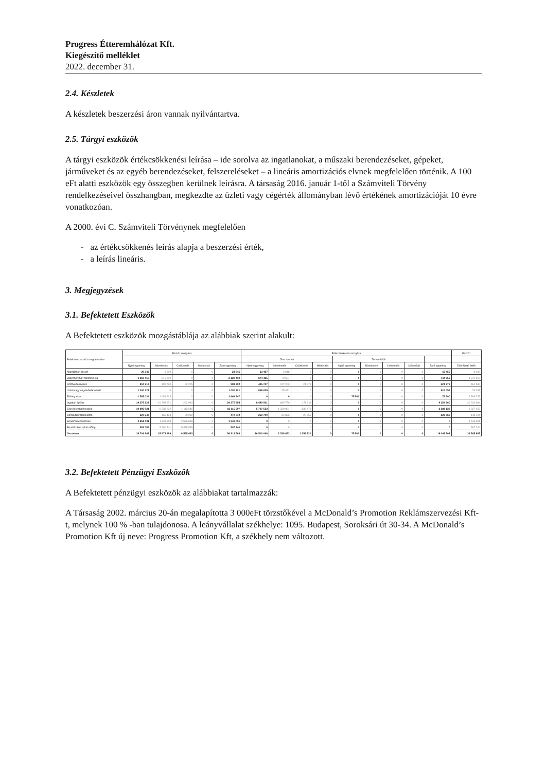Progress Étteremhálózat Kft.
Kiegészítő melléklet
2022. december 31.
2.4. Készletek
A készletek beszerzési áron vannak nyilvántartva.
2.5. Tárgyi eszközök
A tárgyi eszközök értékcsökkenési leírása – ide sorolva az ingatlanokat, a műszaki berendezéseket, gépeket, járműveket és az egyéb berendezéseket, felszereléseket – a lineáris amortizációs elvnek megfelelően történik. A 100 eFt alatti eszközök egy összegben kerülnek leírásra. A társaság 2016. január 1-től a Számviteli Törvény rendelkezéseivel összhangban, megkezdte az üzleti vagy cégérték állományban lévő értékének amortizációját 10 évre vonatkozóan.
A 2000. évi C. Számviteli Törvénynek megfelelően
- az értékcsökkenés leírás alapja a beszerzési érték,
- a leírás lineáris.
3. Megjegyzések
3.1. Befektetett Eszközök
A Befektetett eszközök mozgástáblája az alábbiak szerint alakult:
| Befektetett eszköz megnevezése | Eszköz mozgása | | | | | Értékcsökkenés mozgása | | | | | | | | | Eszköz |
| --- | --- | --- | --- | --- | --- | --- | --- | --- | --- | --- | --- | --- | --- | --- | --- |
| | | | | | | Terv szerinti | | | | Terven felüli | | | | | |
| | Nyitó egyenleg | Növekedés | Csökkenés | Módosítás | Záró egyenleg | Nyitó egyenleg | Növekedés | Csökkenés | Módosítás | Nyitó egyenleg | Növekedés | Csökkenés | Módosítás | Záró egyenleg | Záró Nettó érték |
| Alapításkori akt.ért | 20 246 | 3 699 | 0 | 0 | 23 945 | 13 437 | 2 018 | 0 | 0 | 0 | 0 | 0 | 0 | 15 455 | 8 490 |
| Vagyonértjog/Franchise jog | 1 310 419 | 810 000 | 0 | 0 | 2 120 419 | 674 425 | 70 527 | 0 | 0 | 0 | 0 | 0 | 0 | 744 952 | 1 375 467 |
| Szoftvertermékek | 814 617 | 190 790 | 22 205 | 0 | 983 202 | 415 747 | 127 203 | 21 278 | 0 | 0 | 0 | 0 | 0 | 521 672 | 461 530 |
| Üzleti vagy cégérték/Goodwill | 1 000 321 | 0 | 0 | 0 | 1 000 321 | 898 635 | 25 421 | 0 | 0 | 0 | 0 | 0 | 0 | 924 056 | 76 265 |
| Földingatlan | 1 585 034 | 1 084 213 | 0 | 0 | 2 669 247 | 0 | 0 | 0 | 0 | 75 500 | 0 | 0 | 0 | 75 500 | 2 593 747 |
| Ingatlan épület | 19 375 223 | 10 293 671 | 292 940 | 0 | 29 375 954 | 8 440 501 | 890 770 | 176 311 | 0 | 0 | 0 | 0 | 0 | 9 154 960 | 20 220 994 |
| Gép berend/dekoráció | 10 895 921 | 6 333 222 | 1 113 546 | 0 | 16 115 597 | 5 797 533 | 1 329 081 | 838 476 | 0 | 0 | 0 | 0 | 0 | 6 288 138 | 9 827 459 |
| Computer/rádiótelefon | 327 547 | 165 494 | 20 969 | 0 | 472 072 | 259 790 | 84 833 | 20 655 | 0 | 0 | 0 | 0 | 0 | 323 968 | 148 104 |
| Beruh/berendezések | 2 851 431 | 1 331 558 | 2 636 898 | 0 | 1 546 091 | 0 | 0 | 0 | 0 | 0 | 0 | 0 | 0 | 0 | 1 546 091 |
| Beruházásra adott előleg | 526 084 | 5 460 541 | 5 478 885 | 0 | 507 740 | 0 | 0 | 0 | 0 | 0 | 0 | 0 | 0 | 0 | 507 740 |
| Összesen | 38 706 843 | 25 673 188 | 9 565 443 | 0 | 54 814 588 | 16 500 068 | 2 529 853 | 1 056 720 | 0 | 75 500 | 0 | 0 | 0 | 18 048 701 | 36 765 887 |
3.2. Befektetett Pénzügyi Eszközök
A Befektetett pénzügyi eszközök az alábbiakat tartalmazzák:
A Társaság 2002. március 20-án megalapította 3 000eFt törzstőkével a McDonald’s Promotion Reklámszervezési Kft-t, melynek 100 % -ban tulajdonosa. A leányvállalat székhelye: 1095. Budapest, Soroksári út 30-34. A McDonald’s Promotion Kft új neve: Progress Promotion Kft, a székhely nem változott.